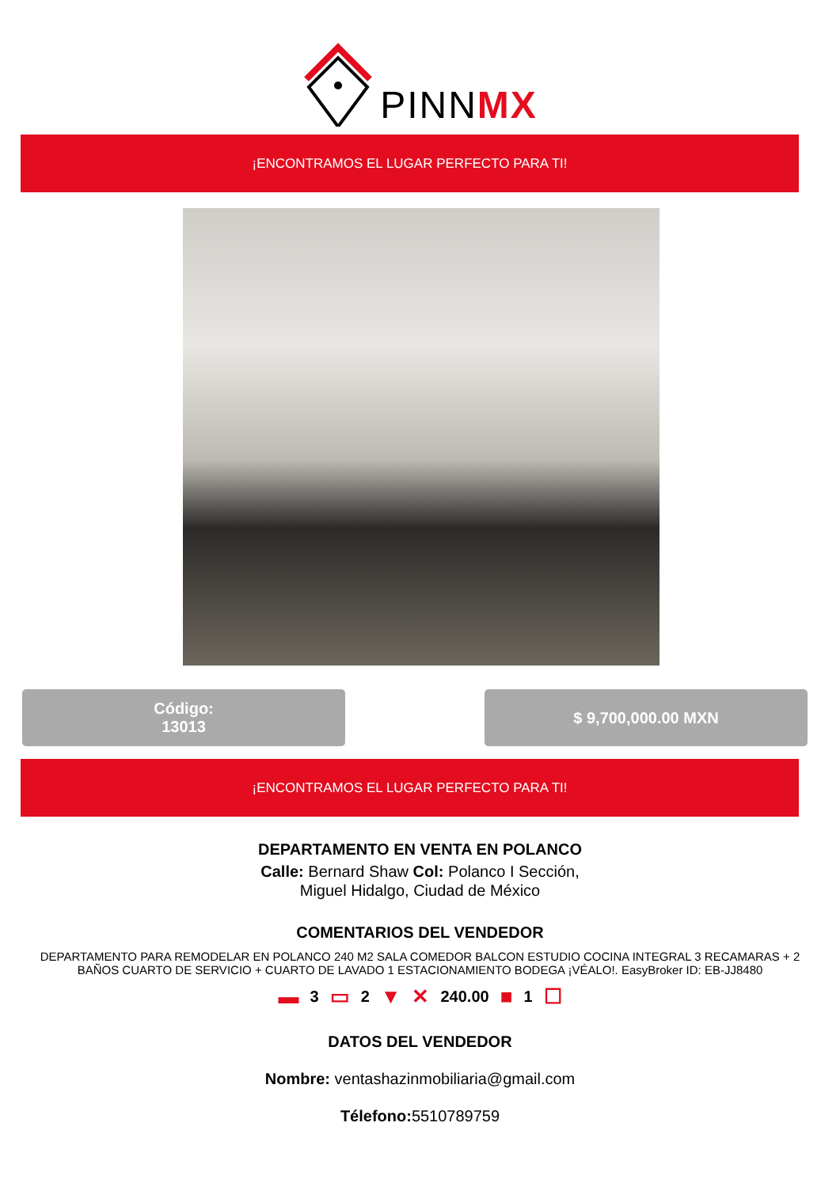PINNMX
¡ENCONTRAMOS EL LUGAR PERFECTO PARA TI!
Código:
13013
$ 9,700,000.00 MXN
¡ENCONTRAMOS EL LUGAR PERFECTO PARA TI!
DEPARTAMENTO EN VENTA EN POLANCO
Calle: Bernard Shaw Col: Polanco I Sección,
Miguel Hidalgo, Ciudad de México
COMENTARIOS DEL VENDEDOR
DEPARTAMENTO PARA REMODELAR EN POLANCO 240 M2 SALA COMEDOR BALCON ESTUDIO COCINA INTEGRAL 3 RECAMARAS + 2 BAÑOS CUARTO DE SERVICIO + CUARTO DE LAVADO 1 ESTACIONAMIENTO BODEGA ¡VÉALO!. EasyBroker ID: EB-JJ8480
▬ 3 ▭ 2 ▼ ✕ 240.00 ■ 1 ☐
DATOS DEL VENDEDOR
Nombre: ventashazinmobiliaria@gmail.com
Télefono: 5510789759